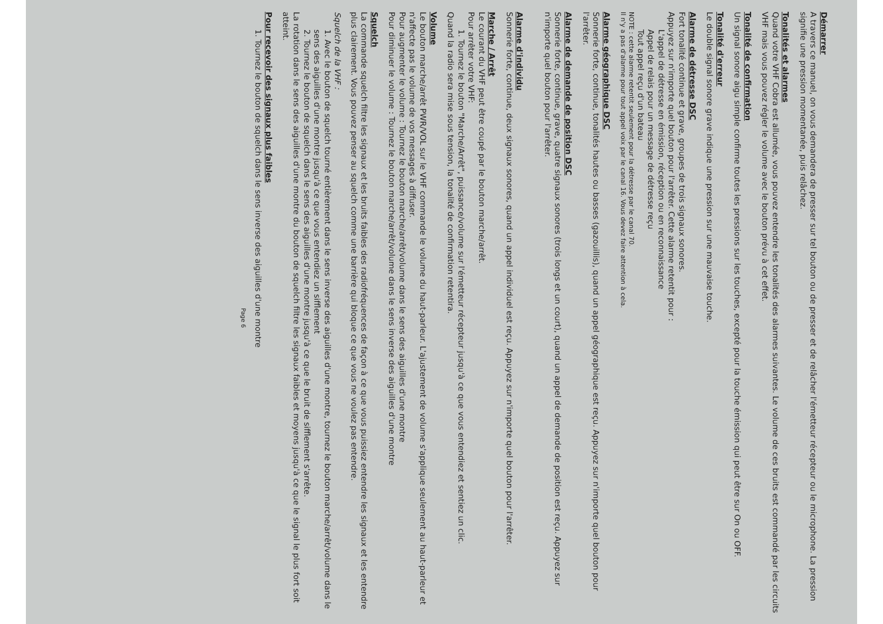Démarrer
A travers ce manuel, on vous demandera de presser sur tel bouton ou de presser et de relâcher l'émetteur récepteur ou le microphone. La pression signifie une pression momentanée, puis relâchez.
Tonalités et alarmes
Quand votre VHF Cobra est allumée, vous pouvez entendre les tonalités des alarmes suivantes. Le volume de ces bruits est commandé par les circuits VHF mais vous pouvez régler le volume avec le bouton prévu à cet effet.
Tonalité de confirmation
Un signal sonore aigu simple confirme toutes les pressions sur les touches, excepté pour la touche émission qui peut être sur On ou OFF.
Tonalité d'erreur
Le double signal sonore grave indique une pression sur une mauvaise touche.
Alarme de détresse DSC
Fort tonalité continue et grave, groupes de trois signaux sonores.
Appuyez sur n'importe quel bouton pour l'arrêter. Cette alarme retentit pour :
L'appel de détresse en émission, réception ou en reconnaissance
Appel de relais pour un message de détresse reçu
Tout appel reçu d'un bateau
NOTE : cette alarme retentit seulement pour la détresse par le canal 70.
Il n'y a pas d'alarme pour tout appel voix par le canal 16. Vous devez faire attention à cela.
Alarme géographique DSC
Sonnerie forte, continue, tonalités hautes ou basses (gazouillis), quand un appel géographique est reçu. Appuyez sur n'importe quel bouton pour l'arrêter.
Alarme de demande de position DSC
Sonnerie forte, continue, grave, quatre signaux sonores (trois longs et un court), quand un appel de demande de position est reçu. Appuyez sur n'importe quel bouton pour l'arrêter.
Alarme d'individu
Sonnerie forte, continue, deux signaux sonores, quand un appel individuel est reçu. Appuyez sur n'importe quel bouton pour l'arrêter.
Marche / Arrêt
Le courant du VHF peut être coupé par le bouton marche/arrêt.
Pour arrêter votre VHF:
1. Tournez le bouton "Marche/Arrêt", puissance/volume sur l'émetteur récepteur jusqu'à ce que vous entendiez et sentiez un clic.
Quand la radio sera mise sous tension, la tonalité de confirmation retentira.
Volume
Le bouton marche/arrêt PWR/VOL sur le VHF commande le volume du haut-parleur. L'ajustement de volume s'applique seulement au haut-parleur et n'affecte pas le volume de vos messages à diffuser.
Pour augmenter le volume : Tournez le bouton marche/arrêt/volume dans le sens des aiguilles d'une montre
Pour diminuer le volume : Tournez le bouton marche/arrêt/volume dans le sens inverse des aiguilles d'une montre
Squelch
La commande squelch filtre les signaux et les bruits faibles des radiofréquences de façon à ce que vous puissiez entendre les signaux et les entendre plus clairement. Vous pouvez penser au squelch comme une barrière qui bloque ce que vous ne voulez pas entendre.
Squelch de la VHF :
1. Avec le bouton de squelch tourné entièrement dans le sens inverse des aiguilles d'une montre, tournez le bouton marche/arrêt/volume dans le sens des aiguilles d'une montre jusqu'à ce que vous entendiez un sifflement
2. Tournez le bouton de squelch dans le sens des aiguilles d'une montre jusqu'à ce que le bruit de sifflement s'arrête.
La rotation dans le sens des aiguilles d'une montre du bouton de squelch filtre les signaux faibles et moyens jusqu'à ce que le signal le plus fort soit atteint.
Pour recevoir des signaux plus faibles
1. Tournez le bouton de squelch dans le sens inverse des aiguilles d'une montre
Page 6